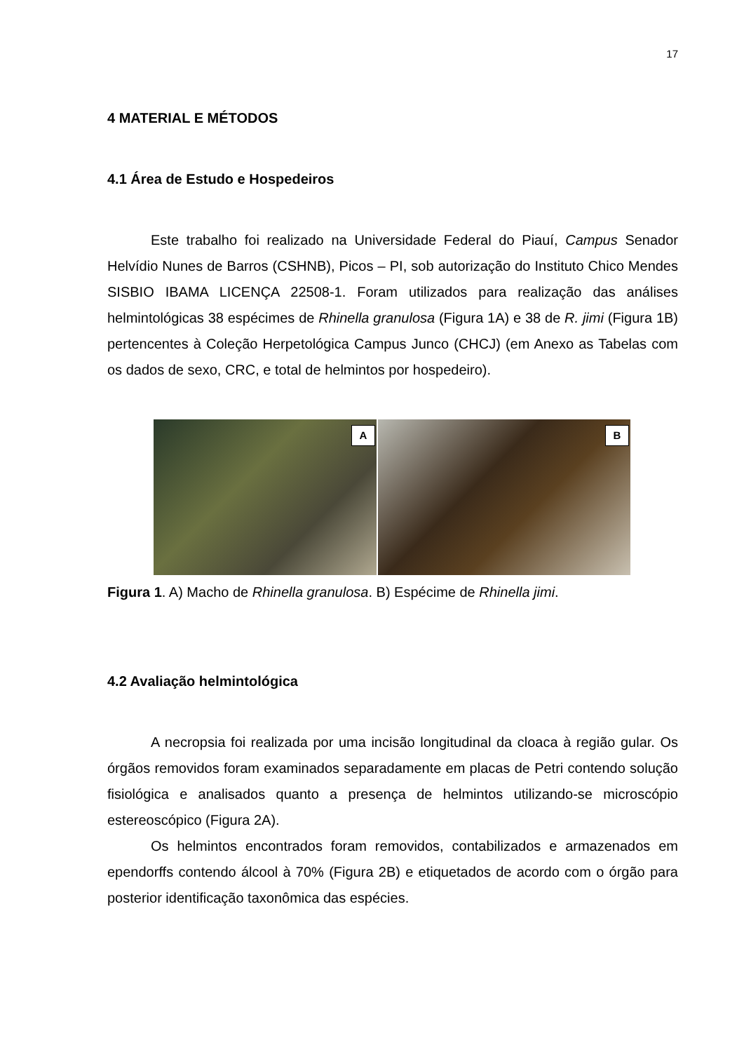17
4 MATERIAL E MÉTODOS
4.1 Área de Estudo e Hospedeiros
Este trabalho foi realizado na Universidade Federal do Piauí, Campus Senador Helvídio Nunes de Barros (CSHNB), Picos – PI, sob autorização do Instituto Chico Mendes SISBIO IBAMA LICENÇA 22508-1. Foram utilizados para realização das análises helmintológicas 38 espécimes de Rhinella granulosa (Figura 1A) e 38 de R. jimi (Figura 1B) pertencentes à Coleção Herpetológica Campus Junco (CHCJ) (em Anexo as Tabelas com os dados de sexo, CRC, e total de helmintos por hospedeiro).
A
B
Figura 1. A) Macho de Rhinella granulosa. B) Espécime de Rhinella jimi.
4.2 Avaliação helmintológica
A necropsia foi realizada por uma incisão longitudinal da cloaca à região gular. Os órgãos removidos foram examinados separadamente em placas de Petri contendo solução fisiológica e analisados quanto a presença de helmintos utilizando-se microscópio estereoscópico (Figura 2A).
Os helmintos encontrados foram removidos, contabilizados e armazenados em ependorffs contendo álcool à 70% (Figura 2B) e etiquetados de acordo com o órgão para posterior identificação taxonômica das espécies.